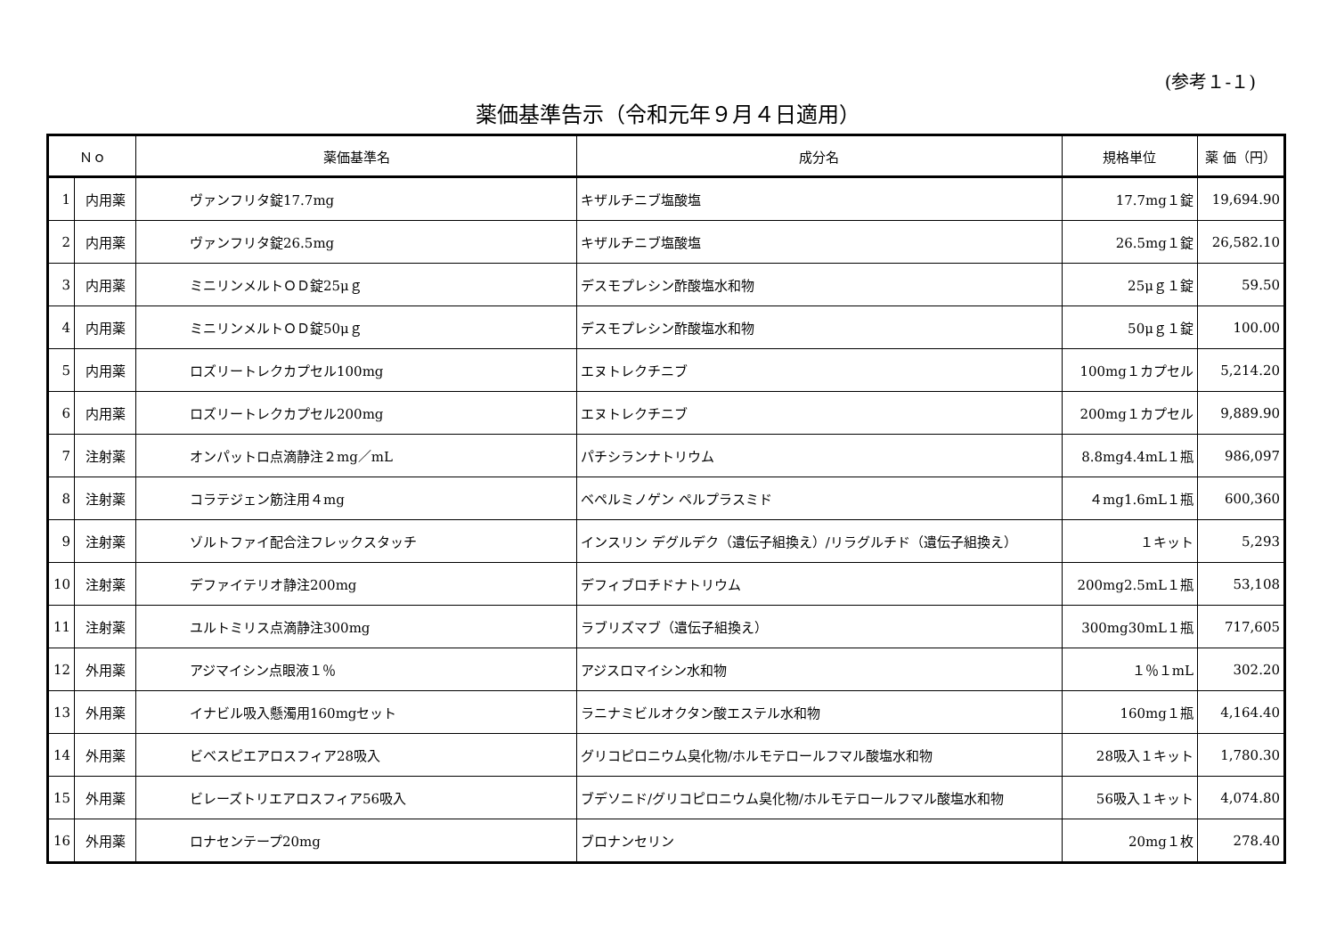(参考１-１)
薬価基準告示（令和元年９月４日適用）
| Ｎｏ | | 薬価基準名 | 成分名 | 規格単位 | 薬 価（円） |
| --- | --- | --- | --- | --- | --- |
| 1 | 内用薬 | ヴァンフリタ錠17.7mg | キザルチニブ塩酸塩 | 17.7mg１錠 | 19,694.90 |
| 2 | 内用薬 | ヴァンフリタ錠26.5mg | キザルチニブ塩酸塩 | 26.5mg１錠 | 26,582.10 |
| 3 | 内用薬 | ミニリンメルトＯＤ錠25μｇ | デスモプレシン酢酸塩水和物 | 25μｇ１錠 | 59.50 |
| 4 | 内用薬 | ミニリンメルトＯＤ錠50μｇ | デスモプレシン酢酸塩水和物 | 50μｇ１錠 | 100.00 |
| 5 | 内用薬 | ロズリートレクカプセル100mg | エヌトレクチニブ | 100mg１カプセル | 5,214.20 |
| 6 | 内用薬 | ロズリートレクカプセル200mg | エヌトレクチニブ | 200mg１カプセル | 9,889.90 |
| 7 | 注射薬 | オンパットロ点滴静注２mg／mL | パチシランナトリウム | 8.8mg4.4mL１瓶 | 986,097 |
| 8 | 注射薬 | コラテジェン筋注用４mg | ベペルミノゲン ペルプラスミド | ４mg1.6mL１瓶 | 600,360 |
| 9 | 注射薬 | ゾルトファイ配合注フレックスタッチ | インスリン デグルデク（遺伝子組換え）/リラグルチド（遺伝子組換え） | １キット | 5,293 |
| 10 | 注射薬 | デファイテリオ静注200mg | デフィブロチドナトリウム | 200mg2.5mL１瓶 | 53,108 |
| 11 | 注射薬 | ユルトミリス点滴静注300mg | ラブリズマブ（遺伝子組換え） | 300mg30mL１瓶 | 717,605 |
| 12 | 外用薬 | アジマイシン点眼液１％ | アジスロマイシン水和物 | １％１mL | 302.20 |
| 13 | 外用薬 | イナビル吸入懸濁用160mgセット | ラニナミビルオクタン酸エステル水和物 | 160mg１瓶 | 4,164.40 |
| 14 | 外用薬 | ビベスピエアロスフィア28吸入 | グリコピロニウム臭化物/ホルモテロールフマル酸塩水和物 | 28吸入１キット | 1,780.30 |
| 15 | 外用薬 | ビレーズトリエアロスフィア56吸入 | ブデソニド/グリコピロニウム臭化物/ホルモテロールフマル酸塩水和物 | 56吸入１キット | 4,074.80 |
| 16 | 外用薬 | ロナセンテープ20mg | ブロナンセリン | 20mg１枚 | 278.40 |